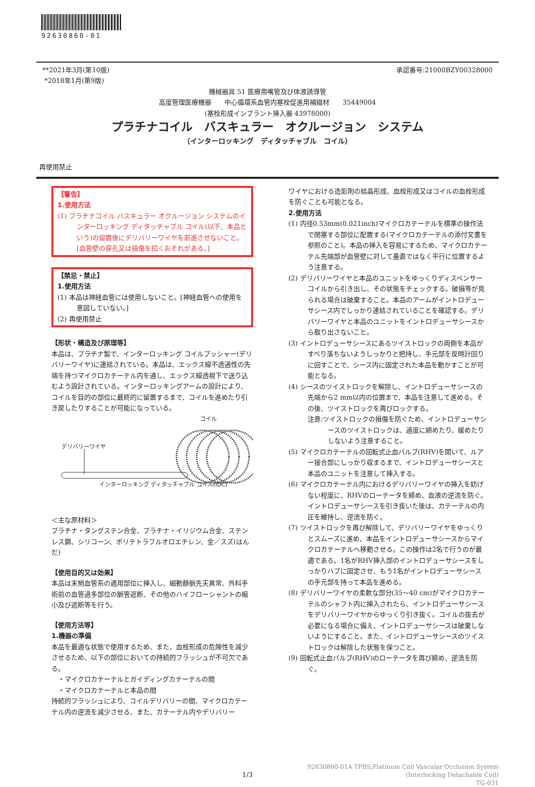92630860-01
**2021年3月(第10版)
*2018年1月(第9版)
承認番号:21000BZY00328000
機械器具 51 医療用嘴管及び体液誘導管
高度管理医療機器　　中心循環系血管内塞栓促進用補綴材　　35449004
(塞栓形成インプラント挿入器 43978000)
プラチナコイル　バスキュラー　オクルージョン　システム
（インターロッキング　ディタッチャブル　コイル）
再使用禁止
【警告】
1.使用方法
(1) プラチナコイル バスキュラー オクルージョン システムのインターロッキング ディタッチャブル コイル(以下、本品という)の留置後にデリバリーワイヤを前進させないこと。[血管壁の穿孔又は損傷を招くおそれがある。]
【禁忌・禁止】
1.使用方法
(1) 本品は神経血管には使用しないこと。[神経血管への使用を意図していない。]
(2) 再使用禁止
【形状・構造及び原理等】
本品は、プラチナ製で、インターロッキング コイルプッシャー(デリバリーワイヤ)に連結されている。本品は、エックス線不透過性の先端を持つマイクロカテーテル内を通し、エックス線透視下で送り込むよう設計されている。インターロッキングアームの設計により、コイルを目的の部位に最終的に留置するまで、コイルを進めたり引き戻したりすることが可能になっている。
コイル
デリバリーワイヤ
インターロッキング ディタッチャブル コイル(IDC)
＜主な原材料＞
プラチナ・タングステン合金、プラチナ・イリジウム合金、ステンレス鋼、シリコーン、ポリテトラフルオロエチレン、金／スズ(はんだ)
【使用目的又は効果】
本品は末梢血管系の適用部位に挿入し、細動静脈先天異常、外科手術前の血管過多部位の脈管遮断、その他のハイフローシャントの縮小及び遮断等を行う。
【使用方法等】
1.機器の準備
本品を最適な状態で使用するため、また、血栓形成の危険性を減少させるため、以下の部位においての持続的フラッシュが不可欠である。
　・マイクロカテーテルとガイディングカテーテルの間
　・マイクロカテーテルと本品の間
持続的フラッシュにより、コイルデリバリーの間、マイクロカテーテル内の逆流を減少させる、また、カテーテル内やデリバリー
ワイヤにおける造影剤の結晶形成、血栓形成又はコイルの血栓形成を防ぐことも可能となる。
2.使用方法
(1) 内径0.53mm(0.021inch)マイクロカテーテルを標準の操作法で閉塞する部位に配置する(マイクロカテーテルの添付文書を参照のこと)。本品の挿入を容易にするため、マイクロカテーテル先端部が血管壁に対して垂直ではなく平行に位置するよう注意する。
(2) デリバリーワイヤと本品のユニットをゆっくりディスペンサーコイルから引き出し、その状態をチェックする。破損等が見られる場合は破棄すること。本品のアームがイントロデューサシース内でしっかり連結されていることを確認する。デリバリーワイヤと本品のユニットをイントロデューサシースから取り出さないこと。
(3) イントロデューサシースにあるツイストロックの両側を本品がすべり落ちないようしっかりと把持し、手元部を反時計回りに回すことで、シース内に固定された本品を動かすことが可能となる。
(4) シースのツイストロックを解除し、イントロデューサシースの先端から2 mm以内の位置まで、本品を注意して進める。その後、ツイストロックを再びロックする。
注意:ツイストロックの損傷を防ぐため、イントロデューサシースのツイストロックは、過度に締めたり、緩めたりしないよう注意すること。
(5) マイクロカテーテルの回転式止血バルブ(RHV)を開いて、ルアー接合部にしっかり収まるまで、イントロデューサシースと本品のユニットを注意して挿入する。
(6) マイクロカテーテル内におけるデリバリーワイヤの挿入を妨げない程度に、RHVのローテータを締め、血液の逆流を防ぐ。イントロデューサシースを引き抜いた後は、カテーテルの内圧を維持し、逆流を防ぐ。
(7) ツイストロックを再び解除して、デリバリーワイヤをゆっくりとスムーズに進め、本品をイントロデューサシースからマイクロカテーテルへ移動させる。この操作は2名で行うのが最適である。1名がRHV挿入部のイントロデューサシースをしっかりハブに固定させ、もう1名がイントロデューサシースの手元部を持って本品を進める。
(8) デリバリーワイヤの柔軟な部分(35～40 cm)がマイクロカテーテルのシャフト内に挿入されたら、イントロデューサシースをデリバリーワイヤからゆっくり引き抜く。コイルの抜去が必要になる場合に備え、イントロデューサシースは破棄しないようにすること。また、イントロデューサシースのツイストロックは解除した状態を保つこと。
(9) 回転式止血バルブ(RHV)のローテータを再び締め、逆流を防ぐ。
1/3
92630860-01A TPBS,Platinum Coil Vascular Occlusion System
(Interlocking Detachable Coil)
TG-031